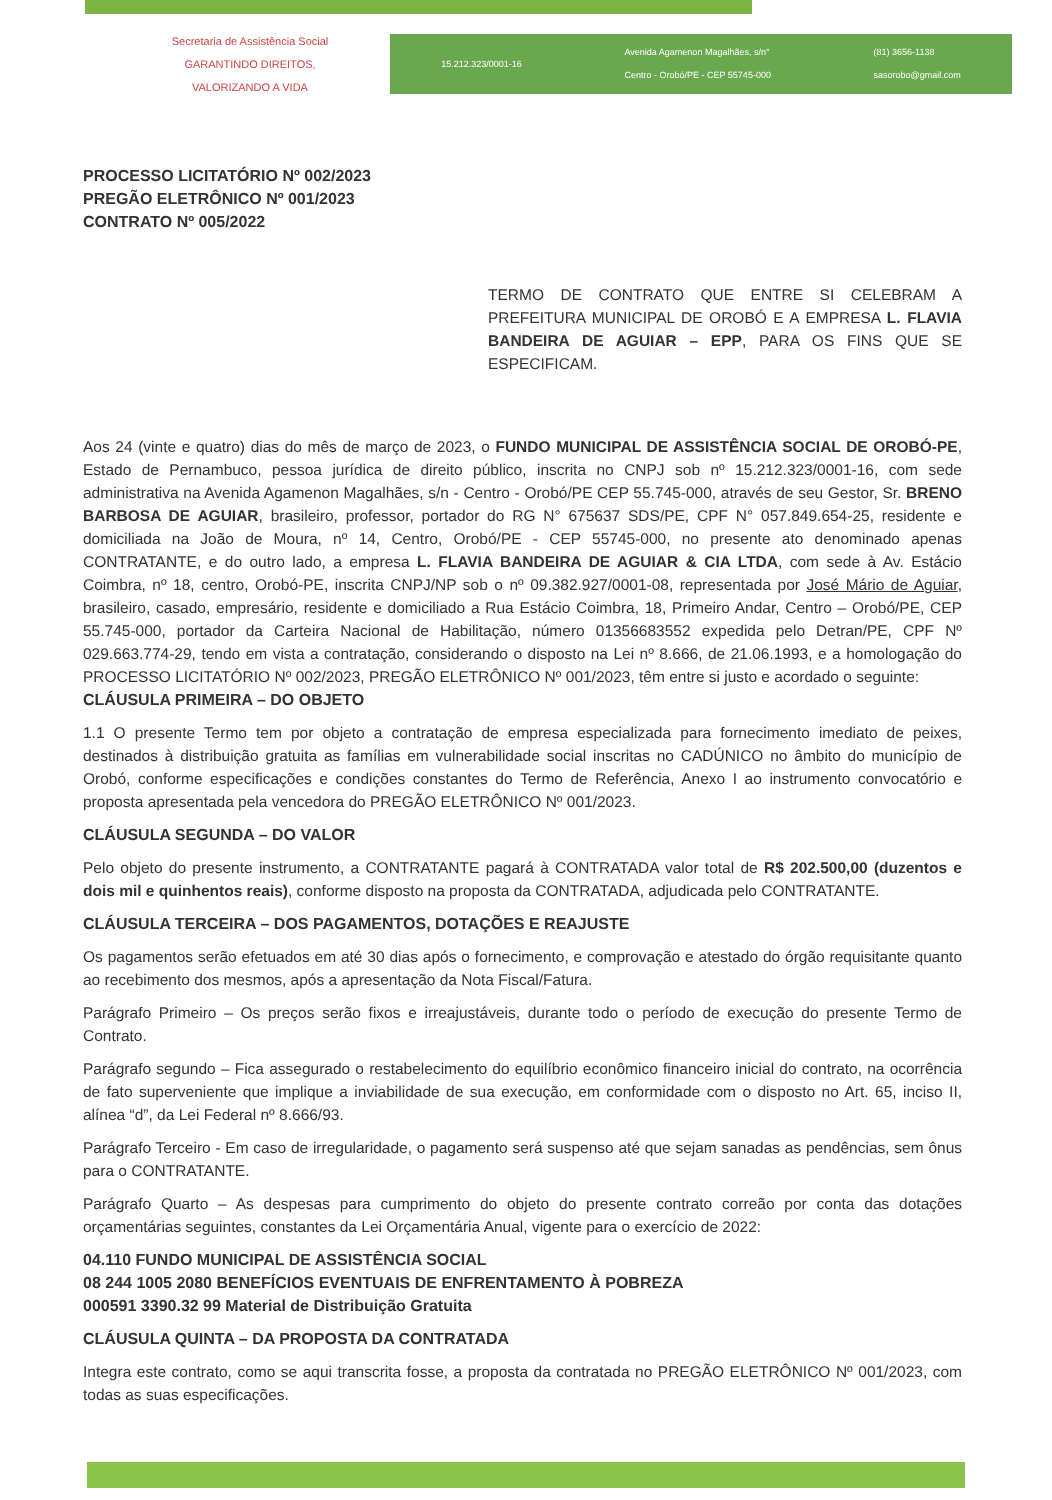Secretaria de Assistência Social
GARANTINDO DIREITOS, VALORIZANDO A VIDA
15.212.323/0001-16 Avenida Agamenon Magalhães, s/n°
Centro - Orobó/PE - CEP 55745-000 (81) 3656-1138
sasorobo@gmail.com
PROCESSO LICITATÓRIO Nº 002/2023
PREGÃO ELETRÔNICO Nº 001/2023
CONTRATO Nº 005/2022
TERMO DE CONTRATO QUE ENTRE SI CELEBRAM A PREFEITURA MUNICIPAL DE OROBÓ E A EMPRESA L. FLAVIA BANDEIRA DE AGUIAR – EPP, PARA OS FINS QUE SE ESPECIFICAM.
Aos 24 (vinte e quatro) dias do mês de março de 2023, o FUNDO MUNICIPAL DE ASSISTÊNCIA SOCIAL DE OROBÓ-PE, Estado de Pernambuco, pessoa jurídica de direito público, inscrita no CNPJ sob nº 15.212.323/0001-16, com sede administrativa na Avenida Agamenon Magalhães, s/n - Centro - Orobó/PE CEP 55.745-000, através de seu Gestor, Sr. BRENO BARBOSA DE AGUIAR, brasileiro, professor, portador do RG N° 675637 SDS/PE, CPF N° 057.849.654-25, residente e domiciliada na João de Moura, nº 14, Centro, Orobó/PE - CEP 55745-000, no presente ato denominado apenas CONTRATANTE, e do outro lado, a empresa L. FLAVIA BANDEIRA DE AGUIAR & CIA LTDA, com sede à Av. Estácio Coimbra, nº 18, centro, Orobó-PE, inscrita CNPJ/NP sob o nº 09.382.927/0001-08, representada por José Mário de Aguiar, brasileiro, casado, empresário, residente e domiciliado a Rua Estácio Coimbra, 18, Primeiro Andar, Centro – Orobó/PE, CEP 55.745-000, portador da Carteira Nacional de Habilitação, número 01356683552 expedida pelo Detran/PE, CPF Nº 029.663.774-29, tendo em vista a contratação, considerando o disposto na Lei nº 8.666, de 21.06.1993, e a homologação do PROCESSO LICITATÓRIO Nº 002/2023, PREGÃO ELETRÔNICO Nº 001/2023, têm entre si justo e acordado o seguinte:
CLÁUSULA PRIMEIRA – DO OBJETO
1.1 O presente Termo tem por objeto a contratação de empresa especializada para fornecimento imediato de peixes, destinados à distribuição gratuita as famílias em vulnerabilidade social inscritas no CADÚNICO no âmbito do município de Orobó, conforme especificações e condições constantes do Termo de Referência, Anexo I ao instrumento convocatório e proposta apresentada pela vencedora do PREGÃO ELETRÔNICO Nº 001/2023.
CLÁUSULA SEGUNDA – DO VALOR
Pelo objeto do presente instrumento, a CONTRATANTE pagará à CONTRATADA valor total de R$ 202.500,00 (duzentos e dois mil e quinhentos reais), conforme disposto na proposta da CONTRATADA, adjudicada pelo CONTRATANTE.
CLÁUSULA TERCEIRA – DOS PAGAMENTOS, DOTAÇÕES E REAJUSTE
Os pagamentos serão efetuados em até 30 dias após o fornecimento, e comprovação e atestado do órgão requisitante quanto ao recebimento dos mesmos, após a apresentação da Nota Fiscal/Fatura.
Parágrafo Primeiro – Os preços serão fixos e irreajustáveis, durante todo o período de execução do presente Termo de Contrato.
Parágrafo segundo – Fica assegurado o restabelecimento do equilíbrio econômico financeiro inicial do contrato, na ocorrência de fato superveniente que implique a inviabilidade de sua execução, em conformidade com o disposto no Art. 65, inciso II, alínea “d”, da Lei Federal nº 8.666/93.
Parágrafo Terceiro - Em caso de irregularidade, o pagamento será suspenso até que sejam sanadas as pendências, sem ônus para o CONTRATANTE.
Parágrafo Quarto – As despesas para cumprimento do objeto do presente contrato correão por conta das dotações orçamentárias seguintes, constantes da Lei Orçamentária Anual, vigente para o exercício de 2022:
04.110 FUNDO MUNICIPAL DE ASSISTÊNCIA SOCIAL
08 244 1005 2080 BENEFÍCIOS EVENTUAIS DE ENFRENTAMENTO À POBREZA
000591 3390.32 99 Material de Distribuição Gratuita
CLÁUSULA QUINTA – DA PROPOSTA DA CONTRATADA
Integra este contrato, como se aqui transcrita fosse, a proposta da contratada no PREGÃO ELETRÔNICO Nº 001/2023, com todas as suas especificações.